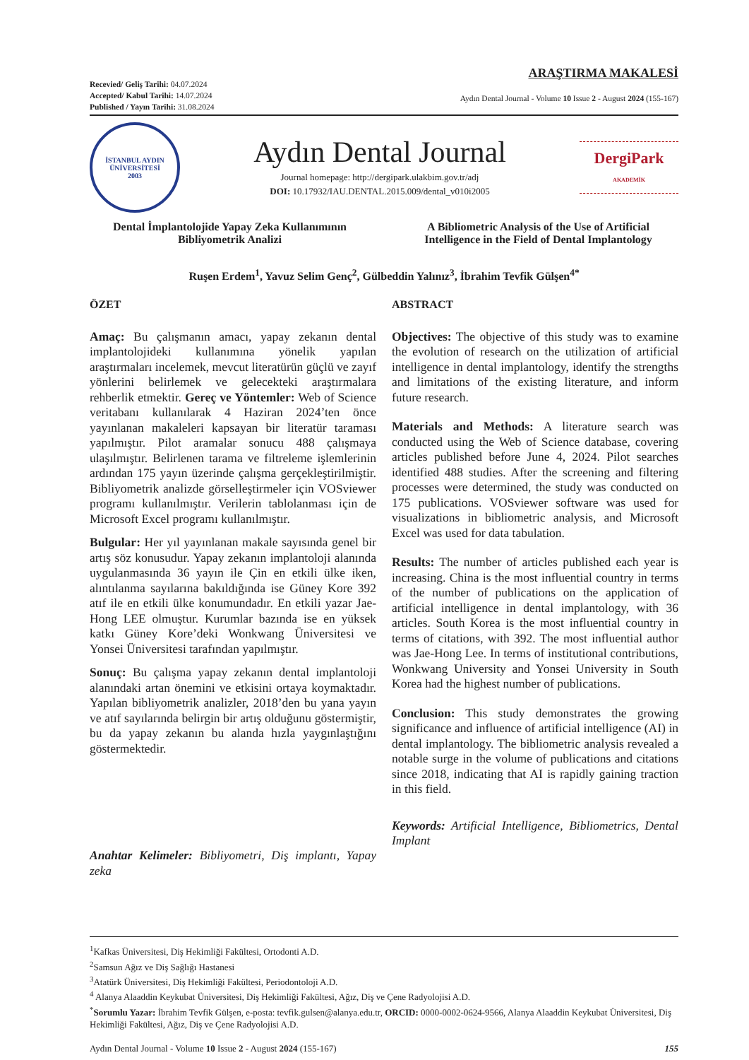Recevied/ Geliş Tarihi: 04.07.2024
Accepted/ Kabul Tarihi: 14.07.2024
Published / Yayın Tarihi: 31.08.2024
ARAŞTIRMA MAKALESİ
Aydın Dental Journal - Volume 10 Issue 2 - August 2024 (155-167)
İSTANBUL AYDIN
ÜNİVERSİTESİ
2003
Aydın Dental Journal
Journal homepage: http://dergipark.ulakbim.gov.tr/adj
DOI: 10.17932/IAU.DENTAL.2015.009/dental_v010i2005
DergiPark
AKADEMİK
Dental İmplantolojide Yapay Zeka Kullanımının Bibliyometrik Analizi
A Bibliometric Analysis of the Use of Artificial Intelligence in the Field of Dental Implantology
Ruşen Erdem<sup>1</sup>, Yavuz Selim Genç<sup>2</sup>, Gülbeddin Yalınız<sup>3</sup>, İbrahim Tevfik Gülşen<sup>4*</sup>
ÖZET
Amaç: Bu çalışmanın amacı, yapay zekanın dental implantolojideki kullanımına yönelik yapılan araştırmaları incelemek, mevcut literatürün güçlü ve zayıf yönlerini belirlemek ve gelecekteki araştırmalara rehberlik etmektir. Gereç ve Yöntemler: Web of Science veritabanı kullanılarak 4 Haziran 2024’ten önce yayınlanan makaleleri kapsayan bir literatür taraması yapılmıştır. Pilot aramalar sonucu 488 çalışmaya ulaşılmıştır. Belirlenen tarama ve filtreleme işlemlerinin ardından 175 yayın üzerinde çalışma gerçekleştirilmiştir. Bibliyometrik analizde görselleştirmeler için VOSviewer programı kullanılmıştır. Verilerin tablolanması için de Microsoft Excel programı kullanılmıştır.
Bulgular: Her yıl yayınlanan makale sayısında genel bir artış söz konusudur. Yapay zekanın implantoloji alanında uygulanmasında 36 yayın ile Çin en etkili ülke iken, alıntılanma sayılarına bakıldığında ise Güney Kore 392 atıf ile en etkili ülke konumundadır. En etkili yazar Jae-Hong LEE olmuştur. Kurumlar bazında ise en yüksek katkı Güney Kore’deki Wonkwang Üniversitesi ve Yonsei Üniversitesi tarafından yapılmıştır.
Sonuç: Bu çalışma yapay zekanın dental implantoloji alanındaki artan önemini ve etkisini ortaya koymaktadır. Yapılan bibliyometrik analizler, 2018’den bu yana yayın ve atıf sayılarında belirgin bir artış olduğunu göstermiştir, bu da yapay zekanın bu alanda hızla yaygınlaştığını göstermektedir.
Anahtar Kelimeler: Bibliyometri, Diş implantı, Yapay zeka
ABSTRACT
Objectives: The objective of this study was to examine the evolution of research on the utilization of artificial intelligence in dental implantology, identify the strengths and limitations of the existing literature, and inform future research.
Materials and Methods: A literature search was conducted using the Web of Science database, covering articles published before June 4, 2024. Pilot searches identified 488 studies. After the screening and filtering processes were determined, the study was conducted on 175 publications. VOSviewer software was used for visualizations in bibliometric analysis, and Microsoft Excel was used for data tabulation.
Results: The number of articles published each year is increasing. China is the most influential country in terms of the number of publications on the application of artificial intelligence in dental implantology, with 36 articles. South Korea is the most influential country in terms of citations, with 392. The most influential author was Jae-Hong Lee. In terms of institutional contributions, Wonkwang University and Yonsei University in South Korea had the highest number of publications.
Conclusion: This study demonstrates the growing significance and influence of artificial intelligence (AI) in dental implantology. The bibliometric analysis revealed a notable surge in the volume of publications and citations since 2018, indicating that AI is rapidly gaining traction in this field.
Keywords: Artificial Intelligence, Bibliometrics, Dental Implant
<sup>1</sup> Kafkas Üniversitesi, Diş Hekimliği Fakültesi, Ortodonti A.D.
<sup>2</sup> Samsun Ağız ve Diş Sağlığı Hastanesi
<sup>3</sup> Atatürk Üniversitesi, Diş Hekimliği Fakültesi, Periodontoloji A.D.
<sup>4</sup> Alanya Alaaddin Keykubat Üniversitesi, Diş Hekimliği Fakültesi, Ağız, Diş ve Çene Radyolojisi A.D.
<sup>*</sup> Sorumlu Yazar: İbrahim Tevfik Gülşen, e-posta: tevfik.gulsen@alanya.edu.tr, ORCID: 0000-0002-0624-9566, Alanya Alaaddin Keykubat Üniversitesi, Diş Hekimliği Fakültesi, Ağız, Diş ve Çene Radyolojisi A.D.
Aydın Dental Journal - Volume 10 Issue 2 - August 2024 (155-167) 155